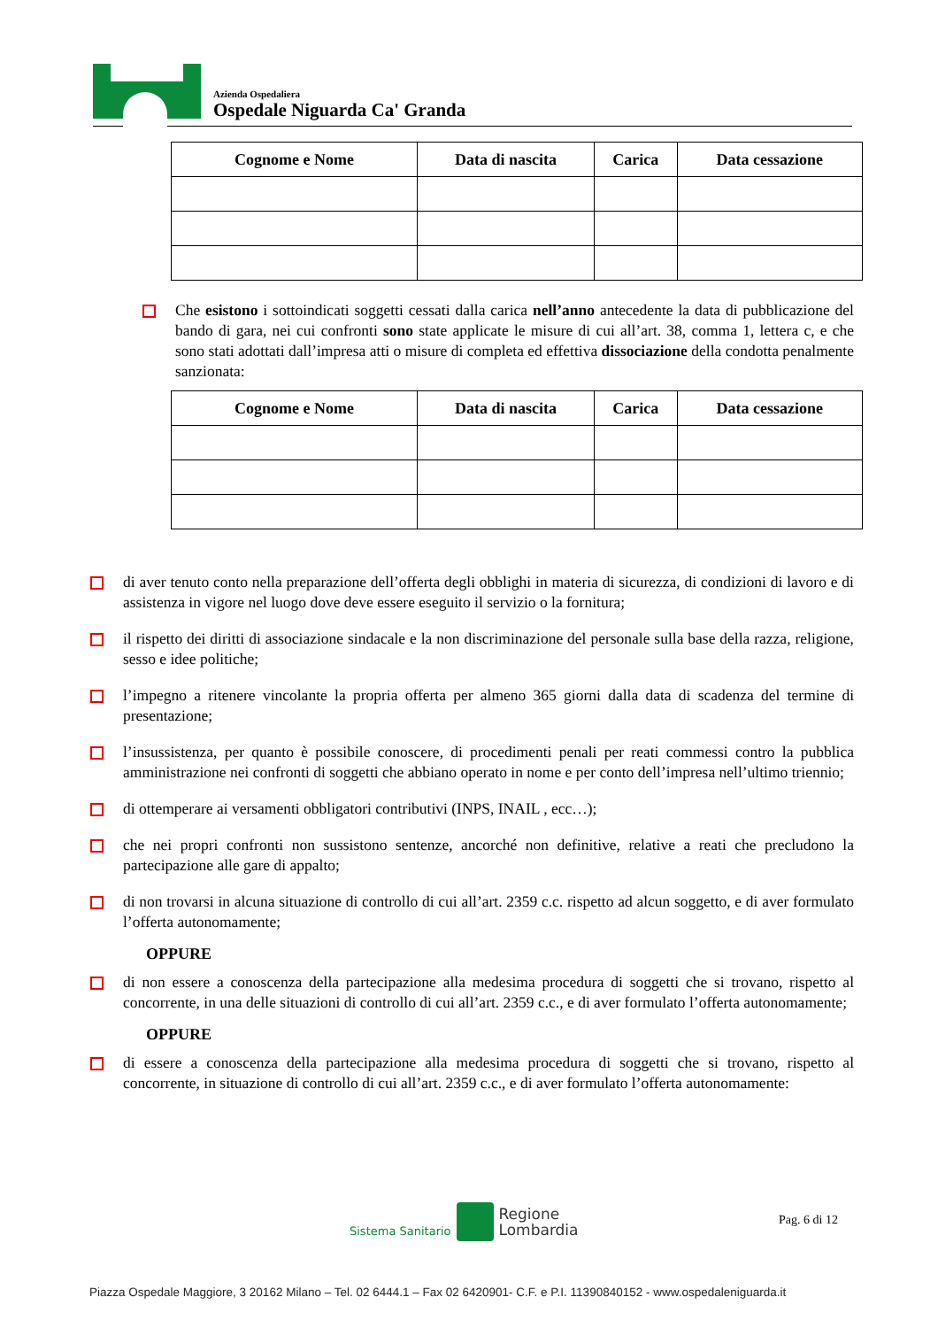Azienda Ospedaliera
Ospedale Niguarda Ca' Granda
| Cognome e Nome | Data di nascita | Carica | Data cessazione |
| --- | --- | --- | --- |
Che esistono i sottoindicati soggetti cessati dalla carica nell’anno antecedente la data di pubblicazione del bando di gara, nei cui confronti sono state applicate le misure di cui all’art. 38, comma 1, lettera c, e che sono stati adottati dall’impresa atti o misure di completa ed effettiva dissociazione della condotta penalmente sanzionata:
| Cognome e Nome | Data di nascita | Carica | Data cessazione |
| --- | --- | --- | --- |
di aver tenuto conto nella preparazione dell’offerta degli obblighi in materia di sicurezza, di condizioni di lavoro e di assistenza in vigore nel luogo dove deve essere eseguito il servizio o la fornitura;
il rispetto dei diritti di associazione sindacale e la non discriminazione del personale sulla base della razza, religione, sesso e idee politiche;
l’impegno a ritenere vincolante la propria offerta per almeno 365 giorni dalla data di scadenza del termine di presentazione;
l’insussistenza, per quanto è possibile conoscere, di procedimenti penali per reati commessi contro la pubblica amministrazione nei confronti di soggetti che abbiano operato in nome e per conto dell’impresa nell’ultimo triennio;
di ottemperare ai versamenti obbligatori contributivi (INPS, INAIL , ecc…);
che nei propri confronti non sussistono sentenze, ancorché non definitive, relative a reati che precludono la partecipazione alle gare di appalto;
di non trovarsi in alcuna situazione di controllo di cui all’art. 2359 c.c. rispetto ad alcun soggetto, e di aver formulato l’offerta autonomamente;
OPPURE
di non essere a conoscenza della partecipazione alla medesima procedura di soggetti che si trovano, rispetto al concorrente, in una delle situazioni di controllo di cui all’art. 2359 c.c., e di aver formulato l’offerta autonomamente;
OPPURE
di essere a conoscenza della partecipazione alla medesima procedura di soggetti che si trovano, rispetto al concorrente, in situazione di controllo di cui all’art. 2359 c.c., e di aver formulato l’offerta autonomamente:
Sistema Sanitario Regione
Lombardia
Pag. 6 di 12
Piazza Ospedale Maggiore, 3 20162 Milano – Tel. 02 6444.1 – Fax 02 6420901- C.F. e P.I. 11390840152 - www.ospedaleniguarda.it